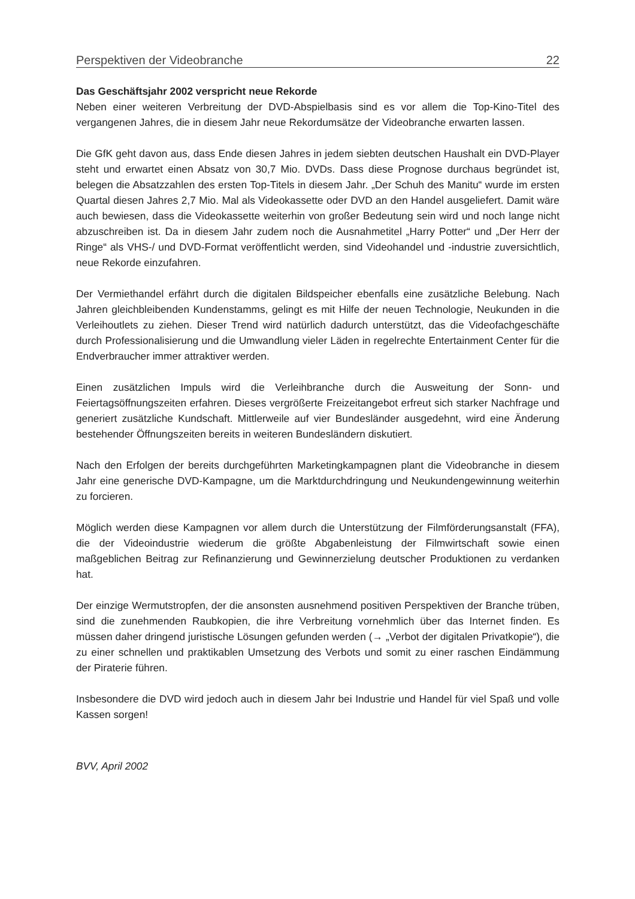Perspektiven der Videobranche 22
Das Geschäftsjahr 2002 verspricht neue Rekorde
Neben einer weiteren Verbreitung der DVD-Abspielbasis sind es vor allem die Top-Kino-Titel des vergangenen Jahres, die in diesem Jahr neue Rekordumsätze der Videobranche erwarten lassen.
Die GfK geht davon aus, dass Ende diesen Jahres in jedem siebten deutschen Haushalt ein DVD-Player steht und erwartet einen Absatz von 30,7 Mio. DVDs. Dass diese Prognose durchaus begründet ist, belegen die Absatzzahlen des ersten Top-Titels in diesem Jahr. „Der Schuh des Manitu“ wurde im ersten Quartal diesen Jahres 2,7 Mio. Mal als Videokassette oder DVD an den Handel ausgeliefert. Damit wäre auch bewiesen, dass die Videokassette weiterhin von großer Bedeutung sein wird und noch lange nicht abzuschreiben ist. Da in diesem Jahr zudem noch die Ausnahmetitel „Harry Potter“ und „Der Herr der Ringe“ als VHS-/ und DVD-Format veröffentlicht werden, sind Videohandel und -industrie zuversichtlich, neue Rekorde einzufahren.
Der Vermiethandel erfährt durch die digitalen Bildspeicher ebenfalls eine zusätzliche Belebung. Nach Jahren gleichbleibenden Kundenstamms, gelingt es mit Hilfe der neuen Technologie, Neukunden in die Verleihoutlets zu ziehen. Dieser Trend wird natürlich dadurch unterstützt, das die Videofachgeschäfte durch Professionalisierung und die Umwandlung vieler Läden in regelrechte Entertainment Center für die Endverbraucher immer attraktiver werden.
Einen zusätzlichen Impuls wird die Verleihbranche durch die Ausweitung der Sonn- und Feiertagsöffnungszeiten erfahren. Dieses vergrößerte Freizeitangebot erfreut sich starker Nachfrage und generiert zusätzliche Kundschaft. Mittlerweile auf vier Bundesländer ausgedehnt, wird eine Änderung bestehender Öffnungszeiten bereits in weiteren Bundesländern diskutiert.
Nach den Erfolgen der bereits durchgeführten Marketingkampagnen plant die Videobranche in diesem Jahr eine generische DVD-Kampagne, um die Marktdurchdringung und Neukundengewinnung weiterhin zu forcieren.
Möglich werden diese Kampagnen vor allem durch die Unterstützung der Filmförderungsanstalt (FFA), die der Videoindustrie wiederum die größte Abgabenleistung der Filmwirtschaft sowie einen maßgeblichen Beitrag zur Refinanzierung und Gewinnerzielung deutscher Produktionen zu verdanken hat.
Der einzige Wermutstropfen, der die ansonsten ausnehmend positiven Perspektiven der Branche trüben, sind die zunehmenden Raubkopien, die ihre Verbreitung vornehmlich über das Internet finden. Es müssen daher dringend juristische Lösungen gefunden werden (→ „Verbot der digitalen Privatkopie“), die zu einer schnellen und praktikablen Umsetzung des Verbots und somit zu einer raschen Eindämmung der Piraterie führen.
Insbesondere die DVD wird jedoch auch in diesem Jahr bei Industrie und Handel für viel Spaß und volle Kassen sorgen!
BVV, April 2002